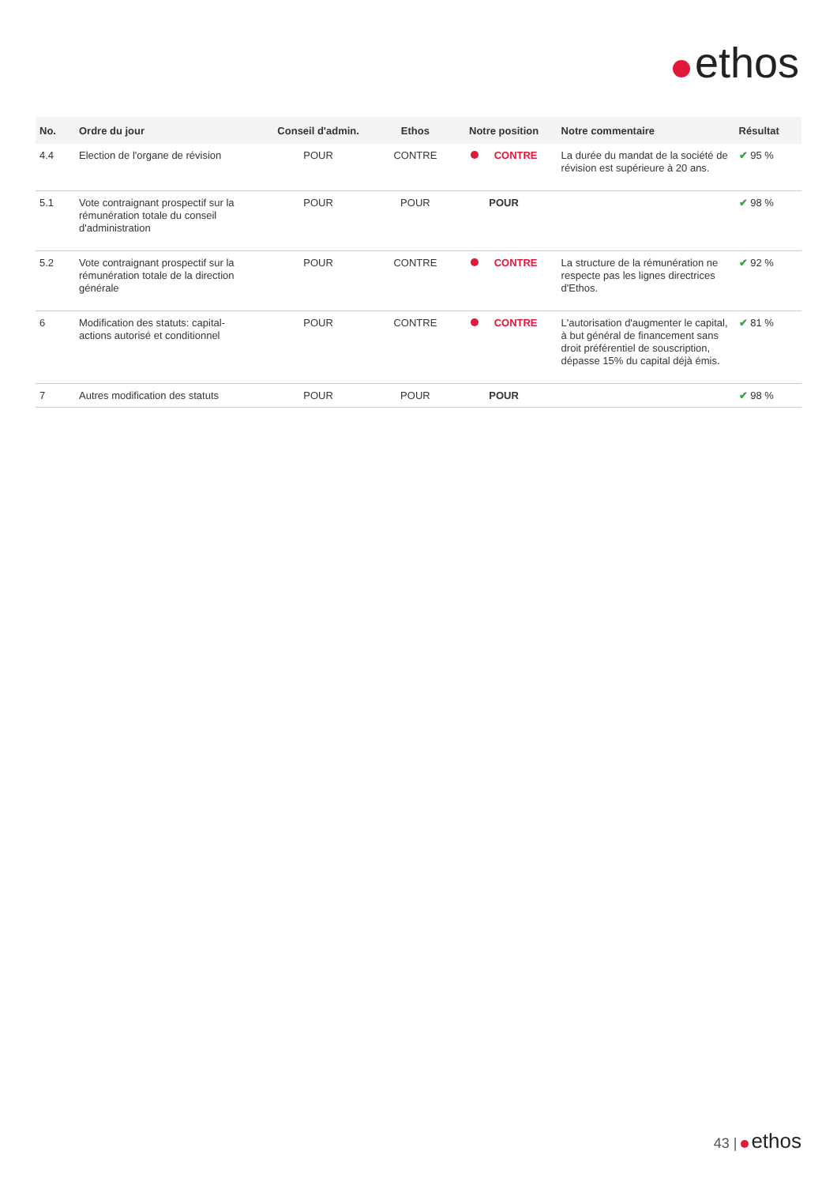ethos
| No. | Ordre du jour | Conseil d'admin. | Ethos | Notre position | Notre commentaire | Résultat |
| --- | --- | --- | --- | --- | --- | --- |
| 4.4 | Election de l'organe de révision | POUR | CONTRE | CONTRE | La durée du mandat de la société de révision est supérieure à 20 ans. | ✔ 95 % |
| 5.1 | Vote contraignant prospectif sur la rémunération totale du conseil d'administration | POUR | POUR | POUR | | ✔ 98 % |
| 5.2 | Vote contraignant prospectif sur la rémunération totale de la direction générale | POUR | CONTRE | CONTRE | La structure de la rémunération ne respecte pas les lignes directrices d'Ethos. | ✔ 92 % |
| 6 | Modification des statuts: capital-actions autorisé et conditionnel | POUR | CONTRE | CONTRE | L'autorisation d'augmenter le capital, à but général de financement sans droit préférentiel de souscription, dépasse 15% du capital déjà émis. | ✔ 81 % |
| 7 | Autres modification des statuts | POUR | POUR | POUR | | ✔ 98 % |
43 | ethos